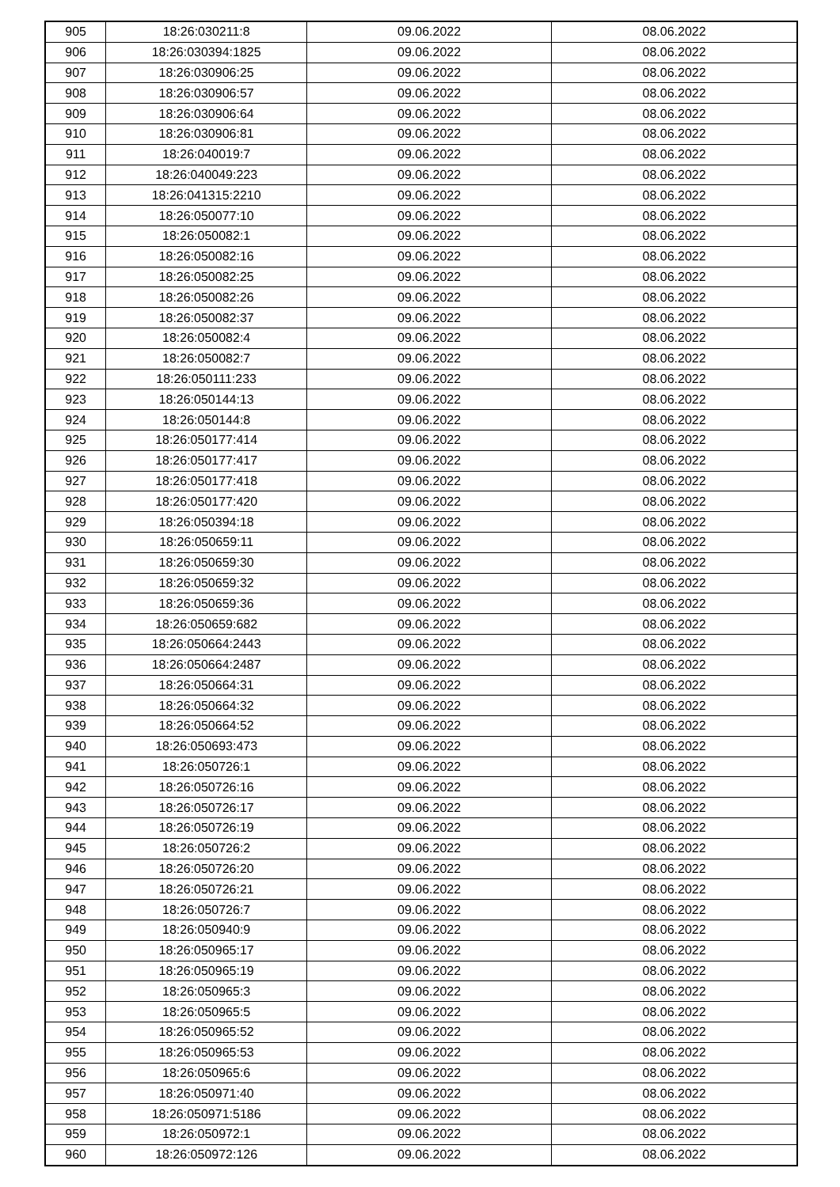| 905 | 18:26:030211:8 | 09.06.2022 | 08.06.2022 |
| 906 | 18:26:030394:1825 | 09.06.2022 | 08.06.2022 |
| 907 | 18:26:030906:25 | 09.06.2022 | 08.06.2022 |
| 908 | 18:26:030906:57 | 09.06.2022 | 08.06.2022 |
| 909 | 18:26:030906:64 | 09.06.2022 | 08.06.2022 |
| 910 | 18:26:030906:81 | 09.06.2022 | 08.06.2022 |
| 911 | 18:26:040019:7 | 09.06.2022 | 08.06.2022 |
| 912 | 18:26:040049:223 | 09.06.2022 | 08.06.2022 |
| 913 | 18:26:041315:2210 | 09.06.2022 | 08.06.2022 |
| 914 | 18:26:050077:10 | 09.06.2022 | 08.06.2022 |
| 915 | 18:26:050082:1 | 09.06.2022 | 08.06.2022 |
| 916 | 18:26:050082:16 | 09.06.2022 | 08.06.2022 |
| 917 | 18:26:050082:25 | 09.06.2022 | 08.06.2022 |
| 918 | 18:26:050082:26 | 09.06.2022 | 08.06.2022 |
| 919 | 18:26:050082:37 | 09.06.2022 | 08.06.2022 |
| 920 | 18:26:050082:4 | 09.06.2022 | 08.06.2022 |
| 921 | 18:26:050082:7 | 09.06.2022 | 08.06.2022 |
| 922 | 18:26:050111:233 | 09.06.2022 | 08.06.2022 |
| 923 | 18:26:050144:13 | 09.06.2022 | 08.06.2022 |
| 924 | 18:26:050144:8 | 09.06.2022 | 08.06.2022 |
| 925 | 18:26:050177:414 | 09.06.2022 | 08.06.2022 |
| 926 | 18:26:050177:417 | 09.06.2022 | 08.06.2022 |
| 927 | 18:26:050177:418 | 09.06.2022 | 08.06.2022 |
| 928 | 18:26:050177:420 | 09.06.2022 | 08.06.2022 |
| 929 | 18:26:050394:18 | 09.06.2022 | 08.06.2022 |
| 930 | 18:26:050659:11 | 09.06.2022 | 08.06.2022 |
| 931 | 18:26:050659:30 | 09.06.2022 | 08.06.2022 |
| 932 | 18:26:050659:32 | 09.06.2022 | 08.06.2022 |
| 933 | 18:26:050659:36 | 09.06.2022 | 08.06.2022 |
| 934 | 18:26:050659:682 | 09.06.2022 | 08.06.2022 |
| 935 | 18:26:050664:2443 | 09.06.2022 | 08.06.2022 |
| 936 | 18:26:050664:2487 | 09.06.2022 | 08.06.2022 |
| 937 | 18:26:050664:31 | 09.06.2022 | 08.06.2022 |
| 938 | 18:26:050664:32 | 09.06.2022 | 08.06.2022 |
| 939 | 18:26:050664:52 | 09.06.2022 | 08.06.2022 |
| 940 | 18:26:050693:473 | 09.06.2022 | 08.06.2022 |
| 941 | 18:26:050726:1 | 09.06.2022 | 08.06.2022 |
| 942 | 18:26:050726:16 | 09.06.2022 | 08.06.2022 |
| 943 | 18:26:050726:17 | 09.06.2022 | 08.06.2022 |
| 944 | 18:26:050726:19 | 09.06.2022 | 08.06.2022 |
| 945 | 18:26:050726:2 | 09.06.2022 | 08.06.2022 |
| 946 | 18:26:050726:20 | 09.06.2022 | 08.06.2022 |
| 947 | 18:26:050726:21 | 09.06.2022 | 08.06.2022 |
| 948 | 18:26:050726:7 | 09.06.2022 | 08.06.2022 |
| 949 | 18:26:050940:9 | 09.06.2022 | 08.06.2022 |
| 950 | 18:26:050965:17 | 09.06.2022 | 08.06.2022 |
| 951 | 18:26:050965:19 | 09.06.2022 | 08.06.2022 |
| 952 | 18:26:050965:3 | 09.06.2022 | 08.06.2022 |
| 953 | 18:26:050965:5 | 09.06.2022 | 08.06.2022 |
| 954 | 18:26:050965:52 | 09.06.2022 | 08.06.2022 |
| 955 | 18:26:050965:53 | 09.06.2022 | 08.06.2022 |
| 956 | 18:26:050965:6 | 09.06.2022 | 08.06.2022 |
| 957 | 18:26:050971:40 | 09.06.2022 | 08.06.2022 |
| 958 | 18:26:050971:5186 | 09.06.2022 | 08.06.2022 |
| 959 | 18:26:050972:1 | 09.06.2022 | 08.06.2022 |
| 960 | 18:26:050972:126 | 09.06.2022 | 08.06.2022 |